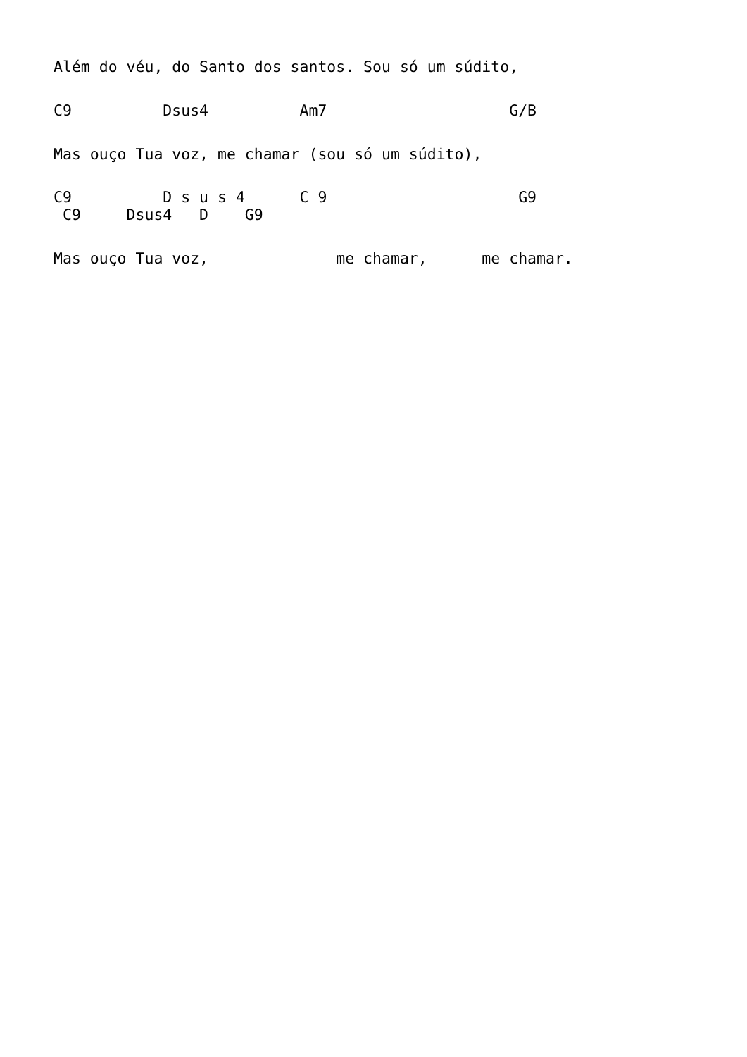Além do véu, do Santo dos santos. Sou só um súdito,
C9          Dsus4          Am7                    G/B
Mas ouço Tua voz, me chamar (sou só um súdito),
C9          D s u s 4      C 9                     G9
 C9     Dsus4   D    G9
Mas ouço Tua voz,              me chamar,      me chamar.